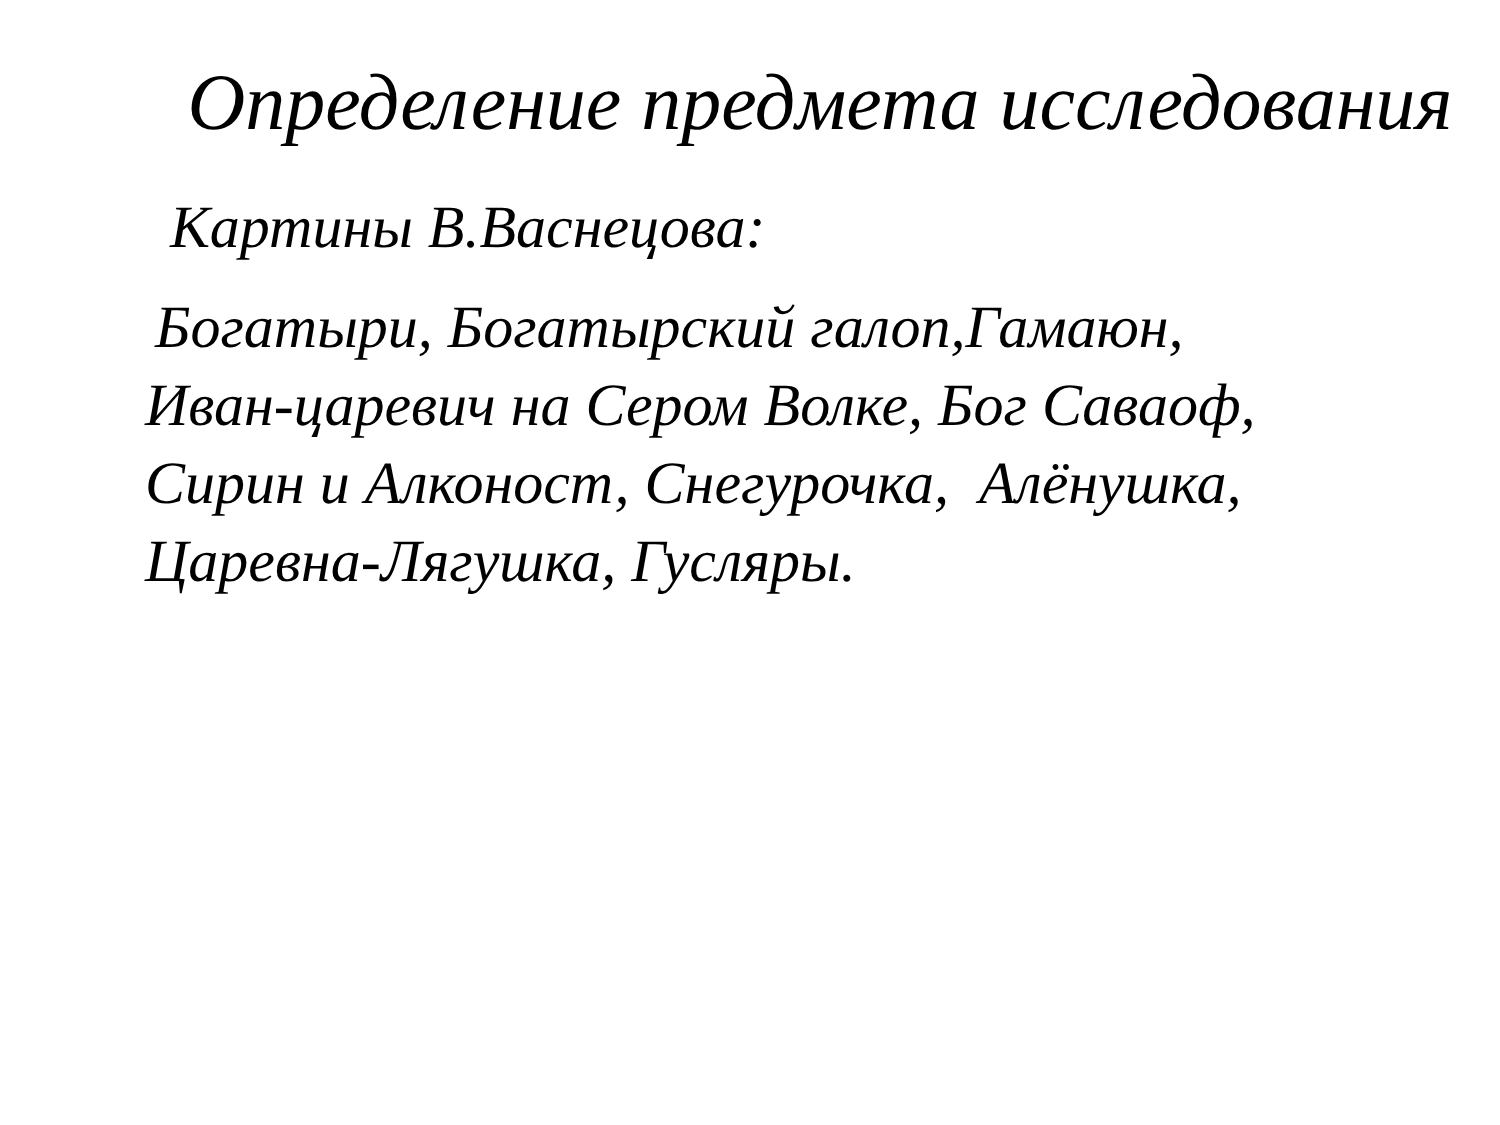Определение предмета исследования
Картины В.Васнецова:
Богатыри, Богатырский галоп,Гамаюн,
Иван-царевич на Сером Волке, Бог Саваоф,
Сирин и Алконост, Снегурочка, Алёнушка,
Царевна-Лягушка, Гусляры.